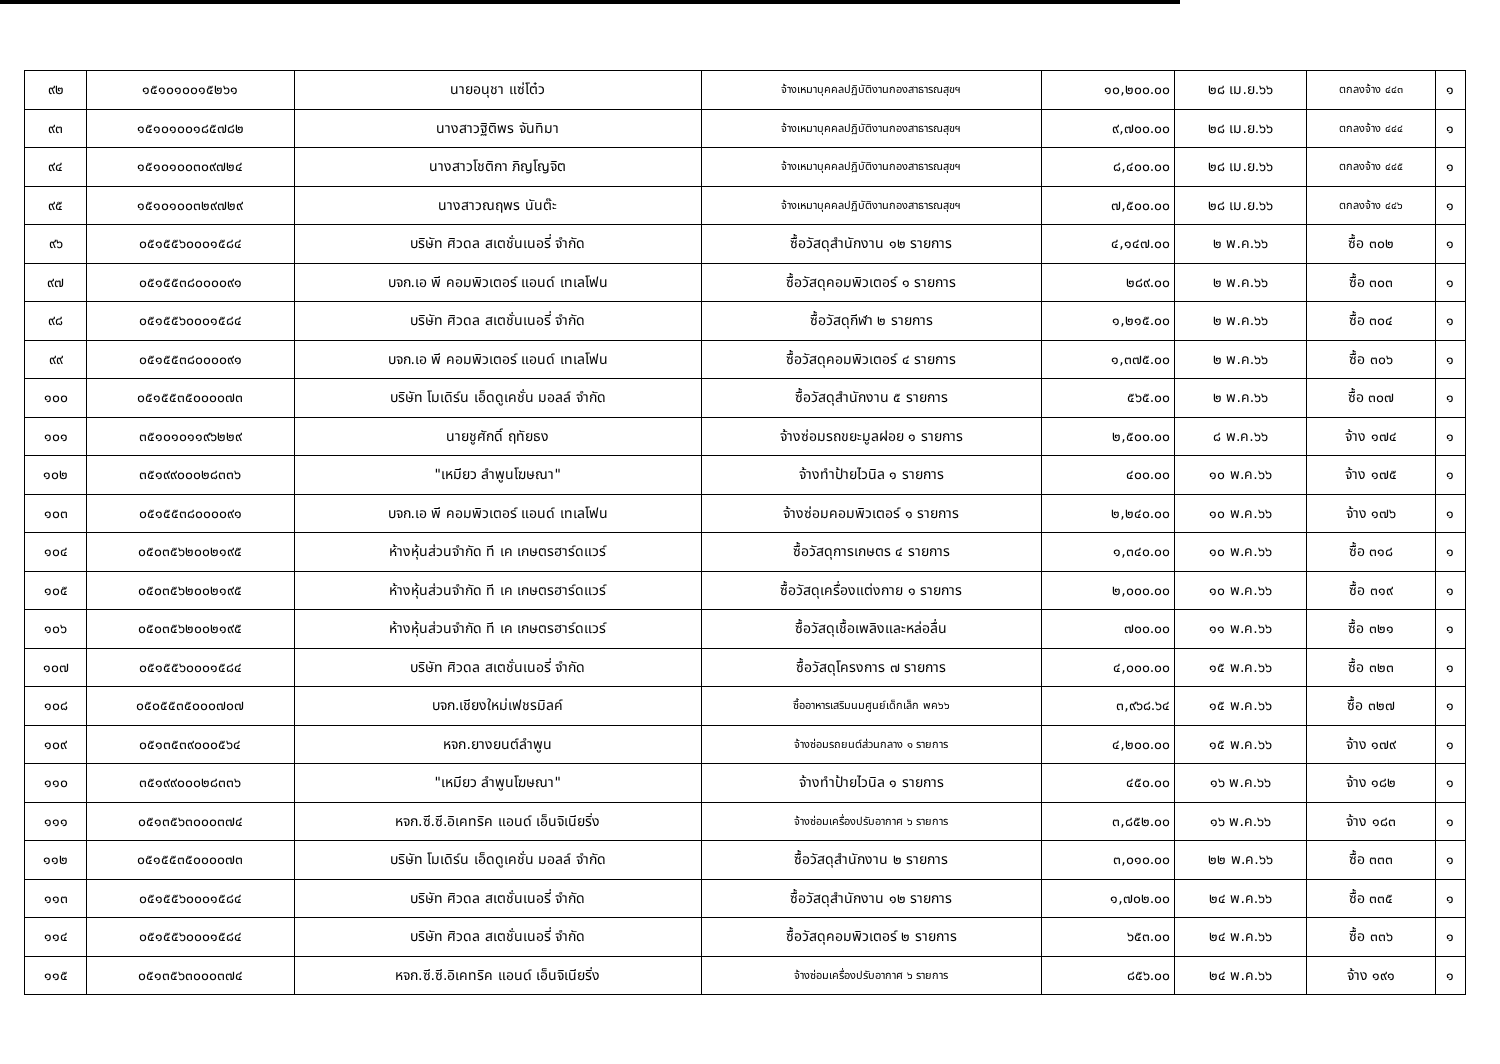| ๙๒ | ๑๕๑๐๑๐๐๑๕๒๖๑ | นายอนุชา แซ่โต๋ว | จ้างเหมาบุคคลปฏิบัติงานกองสาธารณสุขฯ | ๑๐,๒๐๐.๐๐ | ๒๘ เม.ย.๖๖ | ตกลงจ้าง ๔๔๓ | ๑ |
| ๙๓ | ๑๕๑๐๑๐๐๑๘๕๗๘๒ | นางสาวฐิติพร จันทิมา | จ้างเหมาบุคคลปฏิบัติงานกองสาธารณสุขฯ | ๙,๗๐๐.๐๐ | ๒๘ เม.ย.๖๖ | ตกลงจ้าง ๔๔๔ | ๑ |
| ๙๔ | ๑๕๑๐๑๐๐๓๐๙๗๒๔ | นางสาวโชติกา ภิญโญจิต | จ้างเหมาบุคคลปฏิบัติงานกองสาธารณสุขฯ | ๘,๔๐๐.๐๐ | ๒๘ เม.ย.๖๖ | ตกลงจ้าง ๔๔๕ | ๑ |
| ๙๕ | ๑๕๑๐๑๐๐๓๒๙๗๒๙ | นางสาวณฤพร นันต๊ะ | จ้างเหมาบุคคลปฏิบัติงานกองสาธารณสุขฯ | ๗,๕๐๐.๐๐ | ๒๘ เม.ย.๖๖ | ตกลงจ้าง ๔๔๖ | ๑ |
| ๙๖ | ๐๕๑๕๕๖๐๐๐๑๕๘๔ | บริษัท ศิวดล สเตชั่นเนอรี่ จำกัด | ซื้อวัสดุสำนักงาน ๑๒ รายการ | ๔,๑๔๗.๐๐ | ๒ พ.ค.๖๖ | ซื้อ ๓๐๒ | ๑ |
| ๙๗ | ๐๕๑๕๕๓๘๐๐๐๐๙๑ | บจก.เอ พี คอมพิวเตอร์ แอนด์ เทเลโฟน | ซื้อวัสดุคอมพิวเตอร์ ๑ รายการ | ๒๘๙.๐๐ | ๒ พ.ค.๖๖ | ซื้อ ๓๐๓ | ๑ |
| ๙๘ | ๐๕๑๕๕๖๐๐๐๑๕๘๔ | บริษัท ศิวดล สเตชั่นเนอรี่ จำกัด | ซื้อวัสดุกีฬา ๒ รายการ | ๑,๒๑๕.๐๐ | ๒ พ.ค.๖๖ | ซื้อ ๓๐๔ | ๑ |
| ๙๙ | ๐๕๑๕๕๓๘๐๐๐๐๙๑ | บจก.เอ พี คอมพิวเตอร์ แอนด์ เทเลโฟน | ซื้อวัสดุคอมพิวเตอร์ ๔ รายการ | ๑,๓๗๕.๐๐ | ๒ พ.ค.๖๖ | ซื้อ ๓๐๖ | ๑ |
| ๑๐๐ | ๐๕๑๕๕๓๕๐๐๐๐๗๓ | บริษัท โมเดิร์น เอ็ดดูเคชั่น มอลล์ จำกัด | ซื้อวัสดุสำนักงาน ๕ รายการ | ๕๖๕.๐๐ | ๒ พ.ค.๖๖ | ซื้อ ๓๐๗ | ๑ |
| ๑๐๑ | ๓๕๑๐๑๐๑๑๙๖๒๒๙ | นายชูศักดิ์ ฤทัยธง | จ้างซ่อมรถขยะมูลฝอย ๑ รายการ | ๒,๕๐๐.๐๐ | ๘ พ.ค.๖๖ | จ้าง ๑๗๔ | ๑ |
| ๑๐๒ | ๓๕๑๙๙๐๐๐๒๘๓๓๖ | "เหมียว ลำพูนโฆษณา" | จ้างทำป้ายไวนิล ๑ รายการ | ๔๐๐.๐๐ | ๑๐ พ.ค.๖๖ | จ้าง ๑๗๕ | ๑ |
| ๑๐๓ | ๐๕๑๕๕๓๘๐๐๐๐๙๑ | บจก.เอ พี คอมพิวเตอร์ แอนด์ เทเลโฟน | จ้างซ่อมคอมพิวเตอร์ ๑ รายการ | ๒,๒๔๐.๐๐ | ๑๐ พ.ค.๖๖ | จ้าง ๑๗๖ | ๑ |
| ๑๐๔ | ๐๕๐๓๕๖๒๐๐๒๑๙๕ | ห้างหุ้นส่วนจำกัด ที เค เกษตรฮาร์ดแวร์ | ซื้อวัสดุการเกษตร ๔ รายการ | ๑,๓๔๐.๐๐ | ๑๐ พ.ค.๖๖ | ซื้อ ๓๑๘ | ๑ |
| ๑๐๕ | ๐๕๐๓๕๖๒๐๐๒๑๙๕ | ห้างหุ้นส่วนจำกัด ที เค เกษตรฮาร์ดแวร์ | ซื้อวัสดุเครื่องแต่งกาย ๑ รายการ | ๒,๐๐๐.๐๐ | ๑๐ พ.ค.๖๖ | ซื้อ ๓๑๙ | ๑ |
| ๑๐๖ | ๐๕๐๓๕๖๒๐๐๒๑๙๕ | ห้างหุ้นส่วนจำกัด ที เค เกษตรฮาร์ดแวร์ | ซื้อวัสดุเชื้อเพลิงและหล่อลื่น | ๗๐๐.๐๐ | ๑๑ พ.ค.๖๖ | ซื้อ ๓๒๑ | ๑ |
| ๑๐๗ | ๐๕๑๕๕๖๐๐๐๑๕๘๔ | บริษัท ศิวดล สเตชั่นเนอรี่ จำกัด | ซื้อวัสดุโครงการ ๗ รายการ | ๔,๐๐๐.๐๐ | ๑๕ พ.ค.๖๖ | ซื้อ ๓๒๓ | ๑ |
| ๑๐๘ | ๐๕๐๕๕๓๕๐๐๐๗๐๗ | บจก.เชียงใหม่เฟชรมิลค์ | ซื้ออาหารเสริมนมศูนย์เด็กเล็ก พค๖๖ | ๓,๙๖๘.๖๔ | ๑๕ พ.ค.๖๖ | ซื้อ ๓๒๗ | ๑ |
| ๑๐๙ | ๐๕๑๓๕๓๙๐๐๐๕๖๔ | หจก.ยางยนต์ลำพูน | จ้างซ่อมรถยนต์ส่วนกลาง ๑ รายการ | ๔,๒๐๐.๐๐ | ๑๕ พ.ค.๖๖ | จ้าง ๑๗๙ | ๑ |
| ๑๑๐ | ๓๕๑๙๙๐๐๐๒๘๓๓๖ | "เหมียว ลำพูนโฆษณา" | จ้างทำป้ายไวนิล ๑ รายการ | ๔๕๐.๐๐ | ๑๖ พ.ค.๖๖ | จ้าง ๑๘๒ | ๑ |
| ๑๑๑ | ๐๕๑๓๕๖๓๐๐๐๓๗๔ | หจก.ซี.ซี.อิเคทริค แอนด์ เอ็นจิเนียริ่ง | จ้างซ่อมเครื่องปรับอากาศ ๖ รายการ | ๓,๘๕๒.๐๐ | ๑๖ พ.ค.๖๖ | จ้าง ๑๘๓ | ๑ |
| ๑๑๒ | ๐๕๑๕๕๓๕๐๐๐๐๗๓ | บริษัท โมเดิร์น เอ็ดดูเคชั่น มอลล์ จำกัด | ซื้อวัสดุสำนักงาน ๒ รายการ | ๓,๐๑๐.๐๐ | ๒๒ พ.ค.๖๖ | ซื้อ ๓๓๓ | ๑ |
| ๑๑๓ | ๐๕๑๕๕๖๐๐๐๑๕๘๔ | บริษัท ศิวดล สเตชั่นเนอรี่ จำกัด | ซื้อวัสดุสำนักงาน ๑๒ รายการ | ๑,๗๐๒.๐๐ | ๒๔ พ.ค.๖๖ | ซื้อ ๓๓๕ | ๑ |
| ๑๑๔ | ๐๕๑๕๕๖๐๐๐๑๕๘๔ | บริษัท ศิวดล สเตชั่นเนอรี่ จำกัด | ซื้อวัสดุคอมพิวเตอร์ ๒ รายการ | ๖๕๓.๐๐ | ๒๔ พ.ค.๖๖ | ซื้อ ๓๓๖ | ๑ |
| ๑๑๕ | ๐๕๑๓๕๖๓๐๐๐๓๗๔ | หจก.ซี.ซี.อิเคทริค แอนด์ เอ็นจิเนียริ่ง | จ้างซ่อมเครื่องปรับอากาศ ๖ รายการ | ๘๕๖.๐๐ | ๒๔ พ.ค.๖๖ | จ้าง ๑๙๑ | ๑ |